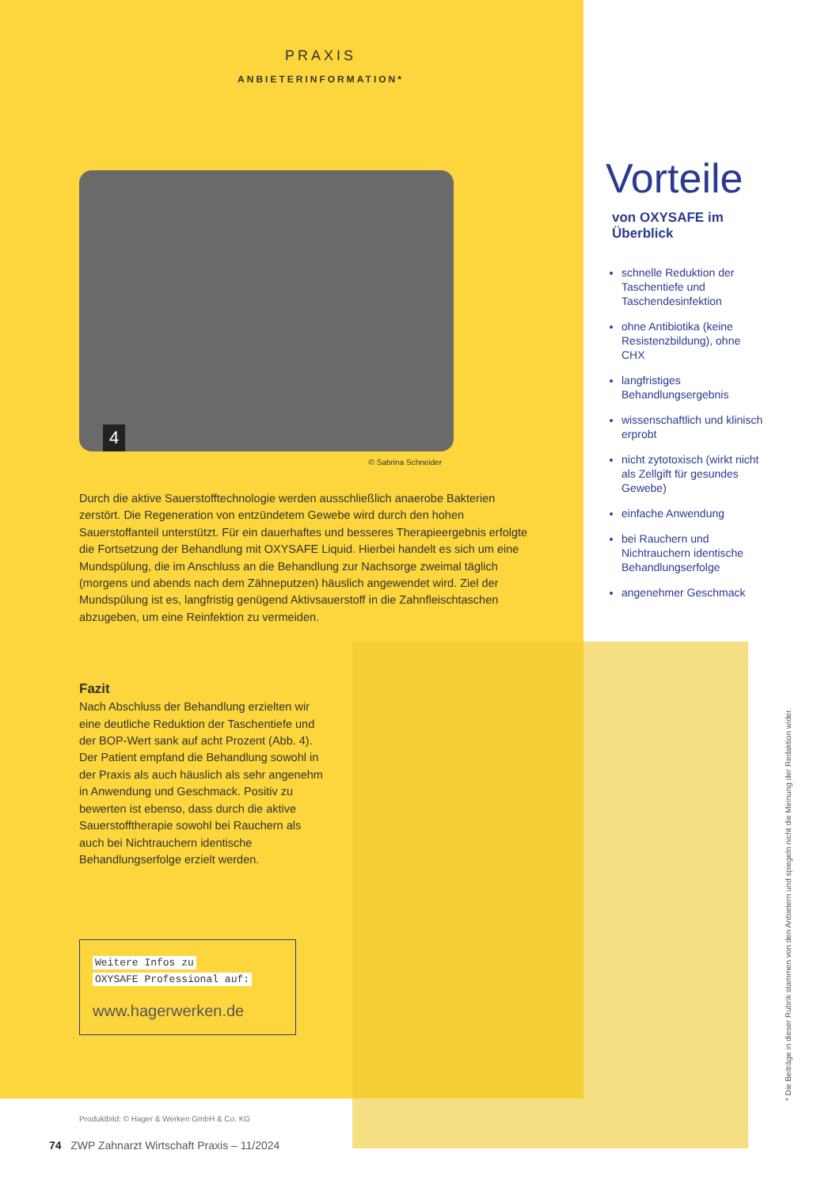PRAXIS
ANBIETERINFORMATION*
4
© Sabrina Schneider
Durch die aktive Sauerstofftechnologie werden ausschließlich anaerobe Bakterien zerstört. Die Regeneration von entzündetem Gewebe wird durch den hohen Sauerstoffanteil unterstützt. Für ein dauerhaftes und besseres Therapieergebnis erfolgte die Fortsetzung der Behandlung mit OXYSAFE Liquid. Hierbei handelt es sich um eine Mundspülung, die im Anschluss an die Behandlung zur Nachsorge zweimal täglich (morgens und abends nach dem Zähneputzen) häuslich angewendet wird. Ziel der Mundspülung ist es, langfristig genügend Aktivsauerstoff in die Zahnfleischtaschen abzugeben, um eine Reinfektion zu vermeiden.
Fazit
Nach Abschluss der Behandlung erzielten wir eine deutliche Reduktion der Taschentiefe und der BOP-Wert sank auf acht Prozent (Abb. 4). Der Patient empfand die Behandlung sowohl in der Praxis als auch häuslich als sehr angenehm in Anwendung und Geschmack. Positiv zu bewerten ist ebenso, dass durch die aktive Sauerstofftherapie sowohl bei Rauchern als auch bei Nichtrauchern identische Behandlungserfolge erzielt werden.
Weitere Infos zu
OXYSAFE Professional auf:
www.hagerwerken.de
Produktbild: © Hager & Werken GmbH & Co. KG
Vorteile
von OXYSAFE im Überblick
schnelle Reduktion der Taschentiefe und Taschendesinfektion
ohne Antibiotika (keine Resistenzbildung), ohne CHX
langfristiges Behandlungsergebnis
wissenschaftlich und klinisch erprobt
nicht zytotoxisch (wirkt nicht als Zellgift für gesundes Gewebe)
einfache Anwendung
bei Rauchern und Nichtrauchern identische Behandlungserfolge
angenehmer Geschmack
74 ZWP Zahnarzt Wirtschaft Praxis – 11/2024
* Die Beiträge in dieser Rubrik stammen von den Anbietern und spiegeln nicht die Meinung der Redaktion wider.